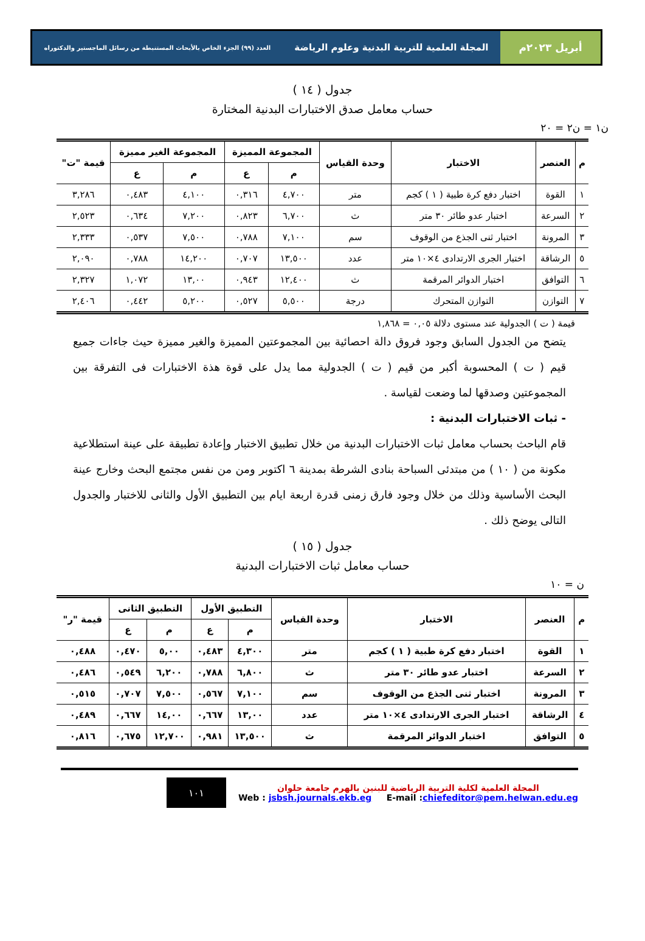أبريل ٢٠٢٣م المجلة العلمية للتربية البدنية وعلوم الرياضة العدد (٩٩) الجزء الخاص بالأبحاث المستنبطة من رسائل الماجستير والدكتوراه
جدول ( ١٤ )
حساب معامل صدق الاختبارات البدنية المختارة
ن١ = ن٢ = ٢٠
| م | العنصر | الاختبار | وحدة القياس | المجموعة المميزة | | المجموعة الغير مميزة | | قيمة "ت" |
| --- | --- | --- | --- | --- | --- | --- | --- | --- |
| | | | | م | ع | م | ع | |
| ١ | القوة | اختبار دفع كرة طبية ( ١ ) كجم | متر | ٤,٧٠٠ | ٠,٣١٦ | ٤,١٠٠ | ٠,٤٨٣ | ٣,٢٨٦ |
| ٢ | السرعة | اختبار عدو طائر ٣٠ متر | ث | ٦,٧٠٠ | ٠,٨٢٣ | ٧,٢٠٠ | ٠,٦٣٤ | ٢,٥٢٣ |
| ٣ | المرونة | اختبار ثنى الجذع من الوقوف | سم | ٧,١٠٠ | ٠,٧٨٨ | ٧,٥٠٠ | ٠,٥٣٧ | ٢,٣٣٣ |
| ٥ | الرشاقة | اختبار الجرى الارتدادى ٤×١٠ متر | عدد | ١٣,٥٠٠ | ٠,٧٠٧ | ١٤,٢٠٠ | ٠,٧٨٨ | ٢,٠٩٠ |
| ٦ | التوافق | اختبار الدوائر المرقمة | ث | ١٢,٤٠٠ | ٠,٩٤٣ | ١٣,٠٠ | ١,٠٧٢ | ٢,٣٢٧ |
| ٧ | التوازن | التوازن المتحرك | درجة | ٥,٥٠٠ | ٠,٥٢٧ | ٥,٢٠٠ | ٠,٤٤٢ | ٢,٤٠٦ |
قيمة ( ت ) الجدولية عند مستوى دلالة ٠,٠٥ = ١,٨٦٨
يتضح من الجدول السابق وجود فروق دالة احصائية بين المجموعتين المميزة والغير مميزة حيث جاءات جميع قيم ( ت ) المحسوبة أكبر من قيم ( ت ) الجدولية مما يدل على قوة هذة الاختبارات فى التفرقة بين المجموعتين وصدقها لما وضعت لقياسة .
- ثبات الاختبارات البدنية :
قام الباحث بحساب معامل ثبات الاختبارات البدنية من خلال تطبيق الاختبار وإعادة تطبيقة على عينة استطلاعية مكونة من ( ١٠ ) من مبتدئى السباحة بنادى الشرطة بمدينة ٦ اكتوبر ومن من نفس مجتمع البحث وخارج عينة البحث الأساسية وذلك من خلال وجود فارق زمنى قدرة اربعة ايام بين التطبيق الأول والثانى للاختبار والجدول التالى يوضح ذلك .
جدول ( ١٥ )
حساب معامل ثبات الاختبارات البدنية
ن = ١٠
| م | العنصر | الاختبار | وحدة القياس | التطبيق الأول | | التطبيق الثانى | | قيمة "ر" |
| --- | --- | --- | --- | --- | --- | --- | --- | --- |
| | | | | م | ع | م | ع | |
| ١ | القوة | اختبار دفع كرة طبية ( ١ ) كجم | متر | ٤,٣٠٠ | ٠,٤٨٣ | ٥,٠٠ | ٠,٤٧٠ | ٠,٤٨٨ |
| ٢ | السرعة | اختبار عدو طائر ٣٠ متر | ث | ٦,٨٠٠ | ٠,٧٨٨ | ٦,٢٠٠ | ٠,٥٤٩ | ٠,٤٨٦ |
| ٣ | المرونة | اختبار ثنى الجذع من الوقوف | سم | ٧,١٠٠ | ٠,٥٦٧ | ٧,٥٠٠ | ٠,٧٠٧ | ٠,٥١٥ |
| ٤ | الرشاقة | اختبار الجرى الارتدادى ٤×١٠ متر | عدد | ١٣,٠٠ | ٠,٦٦٧ | ١٤,٠٠ | ٠,٦٦٧ | ٠,٤٨٩ |
| ٥ | التوافق | اختبار الدوائر المرقمة | ث | ١٣,٥٠٠ | ٠,٩٨١ | ١٢,٧٠٠ | ٠,٦٧٥ | ٠,٨١٦ |
المجلة العلمية لكلية التربية الرياضية للبنين بالهرم جامعة حلوان
Web : jsbsh.journals.ekb.eg E-mail :chiefeditor@pem.helwan.edu.eg
١٠١